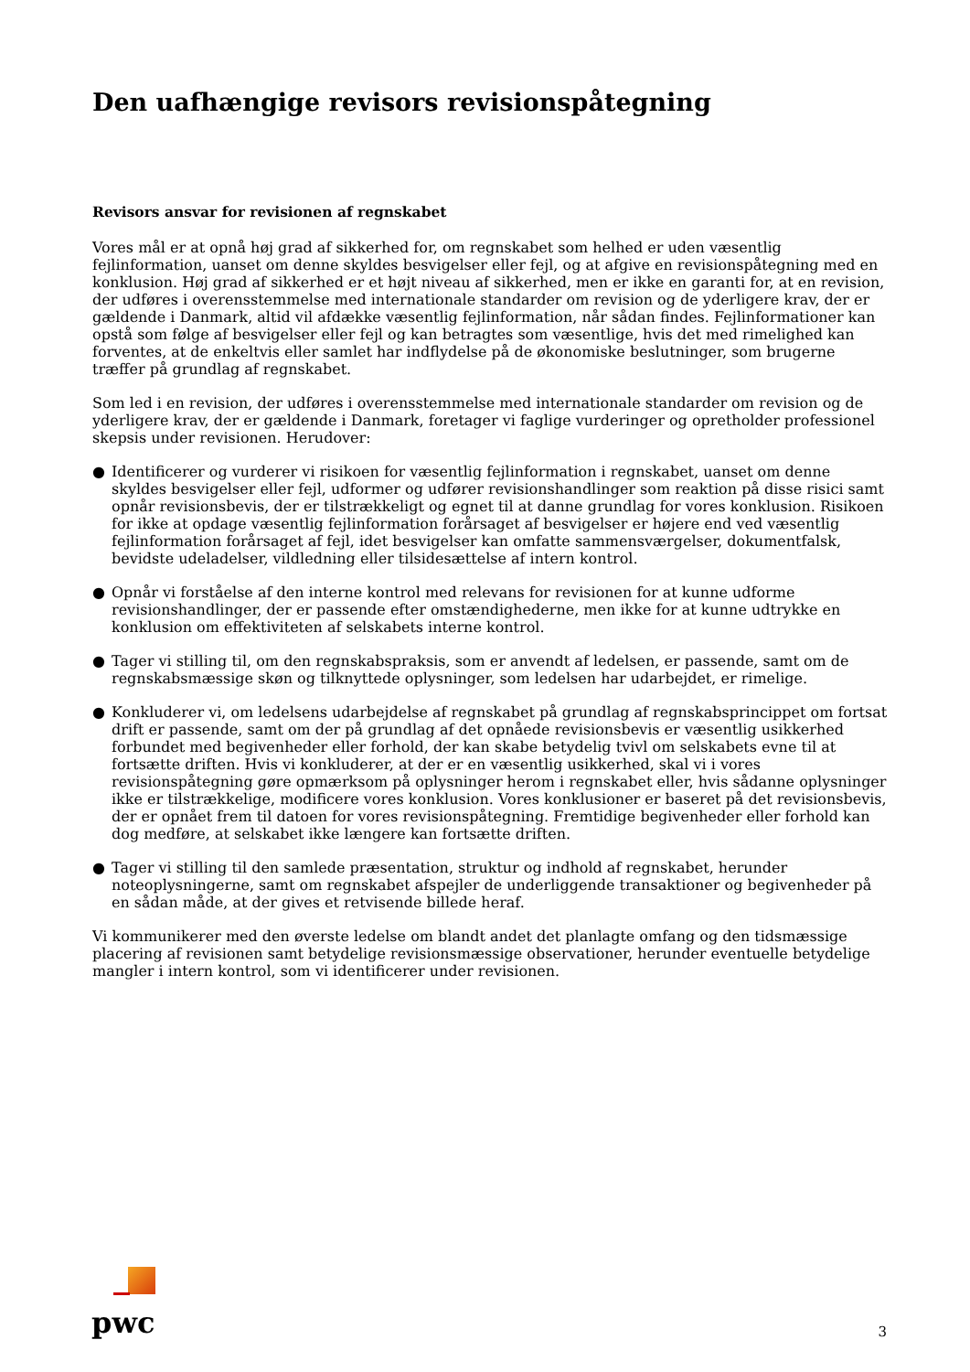Den uafhængige revisors revisionspåtegning
Revisors ansvar for revisionen af regnskabet
Vores mål er at opnå høj grad af sikkerhed for, om regnskabet som helhed er uden væsentlig fejlinformation, uanset om denne skyldes besvigelser eller fejl, og at afgive en revisionspåtegning med en konklusion. Høj grad af sikkerhed er et højt niveau af sikkerhed, men er ikke en garanti for, at en revision, der udføres i overensstemmelse med internationale standarder om revision og de yderligere krav, der er gældende i Danmark, altid vil afdække væsentlig fejlinformation, når sådan findes. Fejlinformationer kan opstå som følge af besvigelser eller fejl og kan betragtes som væsentlige, hvis det med rimelighed kan forventes, at de enkeltvis eller samlet har indflydelse på de økonomiske beslutninger, som brugerne træffer på grundlag af regnskabet.
Som led i en revision, der udføres i overensstemmelse med internationale standarder om revision og de yderligere krav, der er gældende i Danmark, foretager vi faglige vurderinger og opretholder professionel skepsis under revisionen. Herudover:
● Identificerer og vurderer vi risikoen for væsentlig fejlinformation i regnskabet, uanset om denne skyldes besvigelser eller fejl, udformer og udfører revisionshandlinger som reaktion på disse risici samt opnår revisionsbevis, der er tilstrækkeligt og egnet til at danne grundlag for vores konklusion. Risikoen for ikke at opdage væsentlig fejlinformation forårsaget af besvigelser er højere end ved væsentlig fejlinformation forårsaget af fejl, idet besvigelser kan omfatte sammensværgelser, dokumentfalsk, bevidste udeladelser, vildledning eller tilsidesættelse af intern kontrol.
● Opnår vi forståelse af den interne kontrol med relevans for revisionen for at kunne udforme revisionshandlinger, der er passende efter omstændighederne, men ikke for at kunne udtrykke en konklusion om effektiviteten af selskabets interne kontrol.
● Tager vi stilling til, om den regnskabspraksis, som er anvendt af ledelsen, er passende, samt om de regnskabsmæssige skøn og tilknyttede oplysninger, som ledelsen har udarbejdet, er rimelige.
● Konkluderer vi, om ledelsens udarbejdelse af regnskabet på grundlag af regnskabsprincippet om fortsat drift er passende, samt om der på grundlag af det opnåede revisionsbevis er væsentlig usikkerhed forbundet med begivenheder eller forhold, der kan skabe betydelig tvivl om selskabets evne til at fortsætte driften. Hvis vi konkluderer, at der er en væsentlig usikkerhed, skal vi i vores revisionspåtegning gøre opmærksom på oplysninger herom i regnskabet eller, hvis sådanne oplysninger ikke er tilstrækkelige, modificere vores konklusion. Vores konklusioner er baseret på det revisionsbevis, der er opnået frem til datoen for vores revisionspåtegning. Fremtidige begivenheder eller forhold kan dog medføre, at selskabet ikke længere kan fortsætte driften.
● Tager vi stilling til den samlede præsentation, struktur og indhold af regnskabet, herunder noteoplysningerne, samt om regnskabet afspejler de underliggende transaktioner og begivenheder på en sådan måde, at der gives et retvisende billede heraf.
Vi kommunikerer med den øverste ledelse om blandt andet det planlagte omfang og den tidsmæssige placering af revisionen samt betydelige revisionsmæssige observationer, herunder eventuelle betydelige mangler i intern kontrol, som vi identificerer under revisionen.
pwc
3